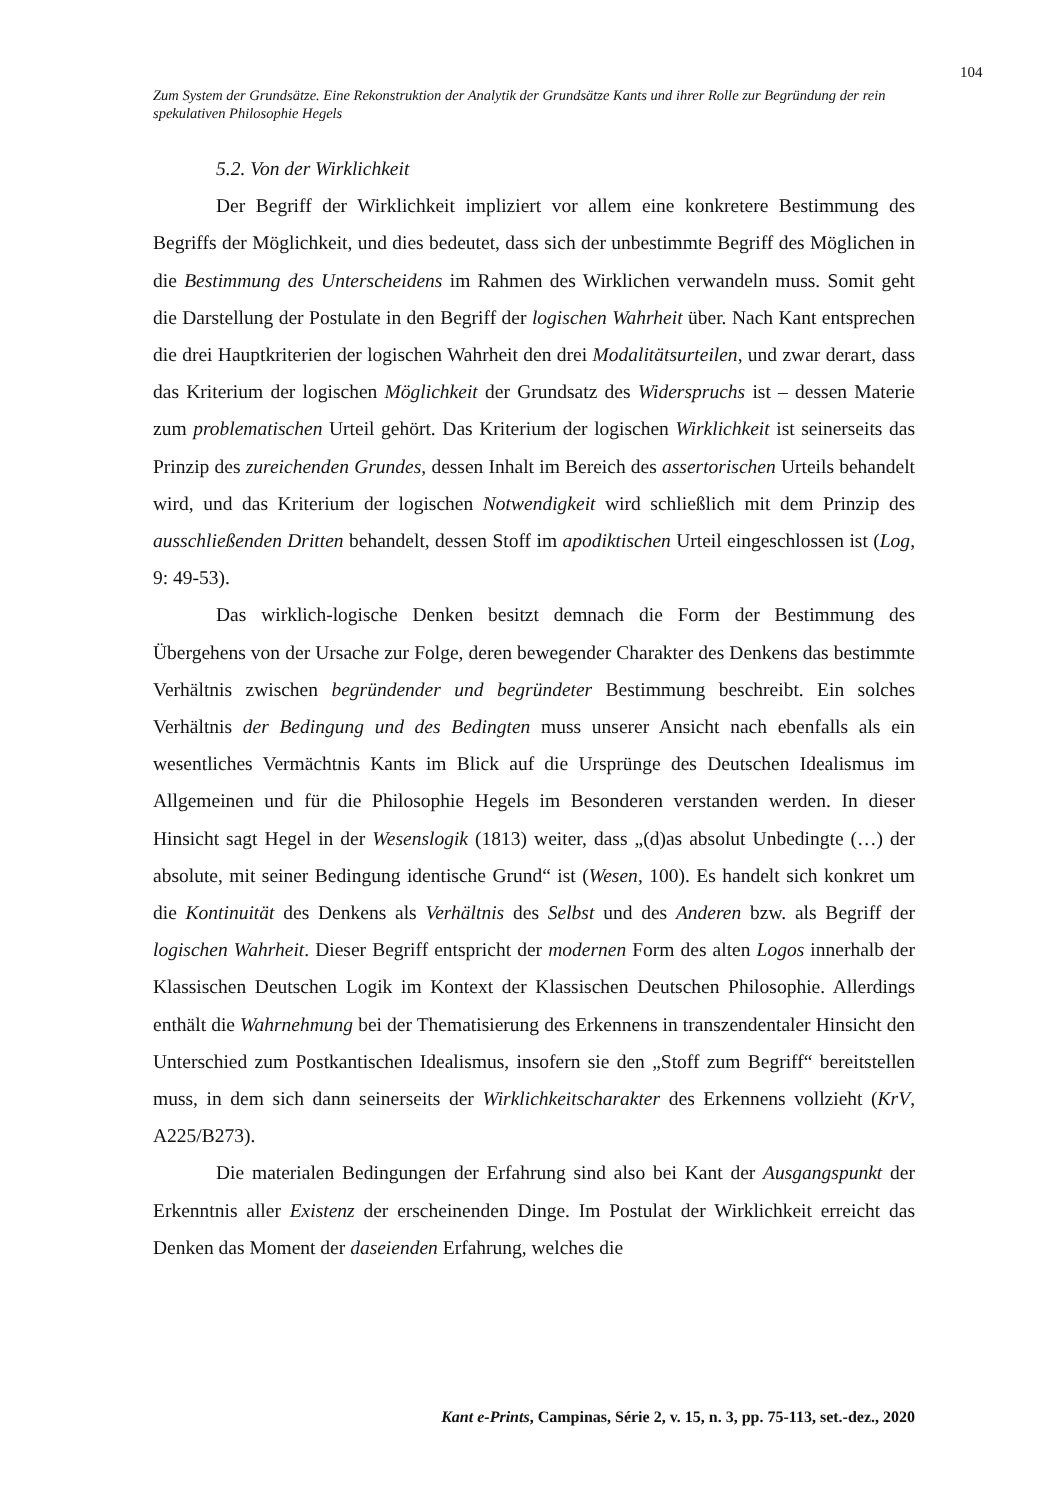104
Zum System der Grundsätze. Eine Rekonstruktion der Analytik der Grundsätze Kants und ihrer Rolle zur Begründung der rein spekulativen Philosophie Hegels
5.2. Von der Wirklichkeit
Der Begriff der Wirklichkeit impliziert vor allem eine konkretere Bestimmung des Begriffs der Möglichkeit, und dies bedeutet, dass sich der unbestimmte Begriff des Möglichen in die Bestimmung des Unterscheidens im Rahmen des Wirklichen verwandeln muss. Somit geht die Darstellung der Postulate in den Begriff der logischen Wahrheit über. Nach Kant entsprechen die drei Hauptkriterien der logischen Wahrheit den drei Modalitätsurteilen, und zwar derart, dass das Kriterium der logischen Möglichkeit der Grundsatz des Widerspruchs ist – dessen Materie zum problematischen Urteil gehört. Das Kriterium der logischen Wirklichkeit ist seinerseits das Prinzip des zureichenden Grundes, dessen Inhalt im Bereich des assertorischen Urteils behandelt wird, und das Kriterium der logischen Notwendigkeit wird schließlich mit dem Prinzip des ausschließenden Dritten behandelt, dessen Stoff im apodiktischen Urteil eingeschlossen ist (Log, 9: 49-53).
Das wirklich-logische Denken besitzt demnach die Form der Bestimmung des Übergehens von der Ursache zur Folge, deren bewegender Charakter des Denkens das bestimmte Verhältnis zwischen begründender und begründeter Bestimmung beschreibt. Ein solches Verhältnis der Bedingung und des Bedingten muss unserer Ansicht nach ebenfalls als ein wesentliches Vermächtnis Kants im Blick auf die Ursprünge des Deutschen Idealismus im Allgemeinen und für die Philosophie Hegels im Besonderen verstanden werden. In dieser Hinsicht sagt Hegel in der Wesenslogik (1813) weiter, dass „(d)as absolut Unbedingte (…) der absolute, mit seiner Bedingung identische Grund“ ist (Wesen, 100). Es handelt sich konkret um die Kontinuität des Denkens als Verhältnis des Selbst und des Anderen bzw. als Begriff der logischen Wahrheit. Dieser Begriff entspricht der modernen Form des alten Logos innerhalb der Klassischen Deutschen Logik im Kontext der Klassischen Deutschen Philosophie. Allerdings enthält die Wahrnehmung bei der Thematisierung des Erkennens in transzendentaler Hinsicht den Unterschied zum Postkantischen Idealismus, insofern sie den „Stoff zum Begriff“ bereitstellen muss, in dem sich dann seinerseits der Wirklichkeitscharakter des Erkennens vollzieht (KrV, A225/B273).
Die materialen Bedingungen der Erfahrung sind also bei Kant der Ausgangspunkt der Erkenntnis aller Existenz der erscheinenden Dinge. Im Postulat der Wirklichkeit erreicht das Denken das Moment der daseienden Erfahrung, welches die
Kant e-Prints, Campinas, Série 2, v. 15, n. 3, pp. 75-113, set.-dez., 2020